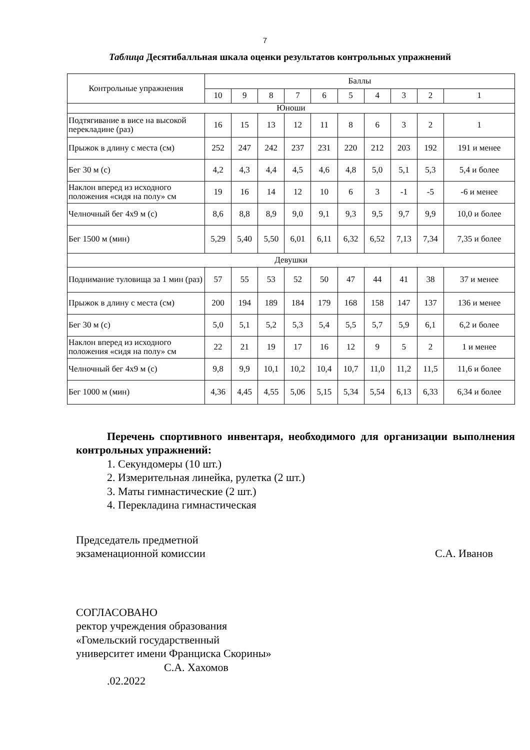7
Таблица Десятибалльная шкала оценки результатов контрольных упражнений
| Контрольные упражнения | Баллы | | | | | | | | | |
| --- | --- | --- | --- | --- | --- | --- | --- | --- | --- | --- |
| | 10 | 9 | 8 | 7 | 6 | 5 | 4 | 3 | 2 | 1 |
| Юноши | | | | | | | | | | |
| Подтягивание в висе на высокой перекладине (раз) | 16 | 15 | 13 | 12 | 11 | 8 | 6 | 3 | 2 | 1 |
| Прыжок в длину с места (см) | 252 | 247 | 242 | 237 | 231 | 220 | 212 | 203 | 192 | 191 и менее |
| Бег 30 м (с) | 4,2 | 4,3 | 4,4 | 4,5 | 4,6 | 4,8 | 5,0 | 5,1 | 5,3 | 5,4 и более |
| Наклон вперед из исходного положения «сидя на полу» см | 19 | 16 | 14 | 12 | 10 | 6 | 3 | -1 | -5 | -6 и менее |
| Челночный бег 4х9 м (с) | 8,6 | 8,8 | 8,9 | 9,0 | 9,1 | 9,3 | 9,5 | 9,7 | 9,9 | 10,0 и более |
| Бег 1500 м (мин) | 5,29 | 5,40 | 5,50 | 6,01 | 6,11 | 6,32 | 6,52 | 7,13 | 7,34 | 7,35 и более |
| Девушки | | | | | | | | | | |
| Поднимание туловища за 1 мин (раз) | 57 | 55 | 53 | 52 | 50 | 47 | 44 | 41 | 38 | 37 и менее |
| Прыжок в длину с места (см) | 200 | 194 | 189 | 184 | 179 | 168 | 158 | 147 | 137 | 136 и менее |
| Бег 30 м (с) | 5,0 | 5,1 | 5,2 | 5,3 | 5,4 | 5,5 | 5,7 | 5,9 | 6,1 | 6,2 и более |
| Наклон вперед из исходного положения «сидя на полу» см | 22 | 21 | 19 | 17 | 16 | 12 | 9 | 5 | 2 | 1 и менее |
| Челночный бег 4х9 м (с) | 9,8 | 9,9 | 10,1 | 10,2 | 10,4 | 10,7 | 11,0 | 11,2 | 11,5 | 11,6 и более |
| Бег 1000 м (мин) | 4,36 | 4,45 | 4,55 | 5,06 | 5,15 | 5,34 | 5,54 | 6,13 | 6,33 | 6,34 и более |
Перечень спортивного инвентаря, необходимого для организации выполнения контрольных упражнений:
1. Секундомеры (10 шт.)
2. Измерительная линейка, рулетка (2 шт.)
3. Маты гимнастические (2 шт.)
4. Перекладина гимнастическая
Председатель предметной
экзаменационной комиссии С.А. Иванов
СОГЛАСОВАНО
ректор учреждения образования
«Гомельский государственный
университет имени Франциска Скорины»
С.А. Хахомов
.02.2022